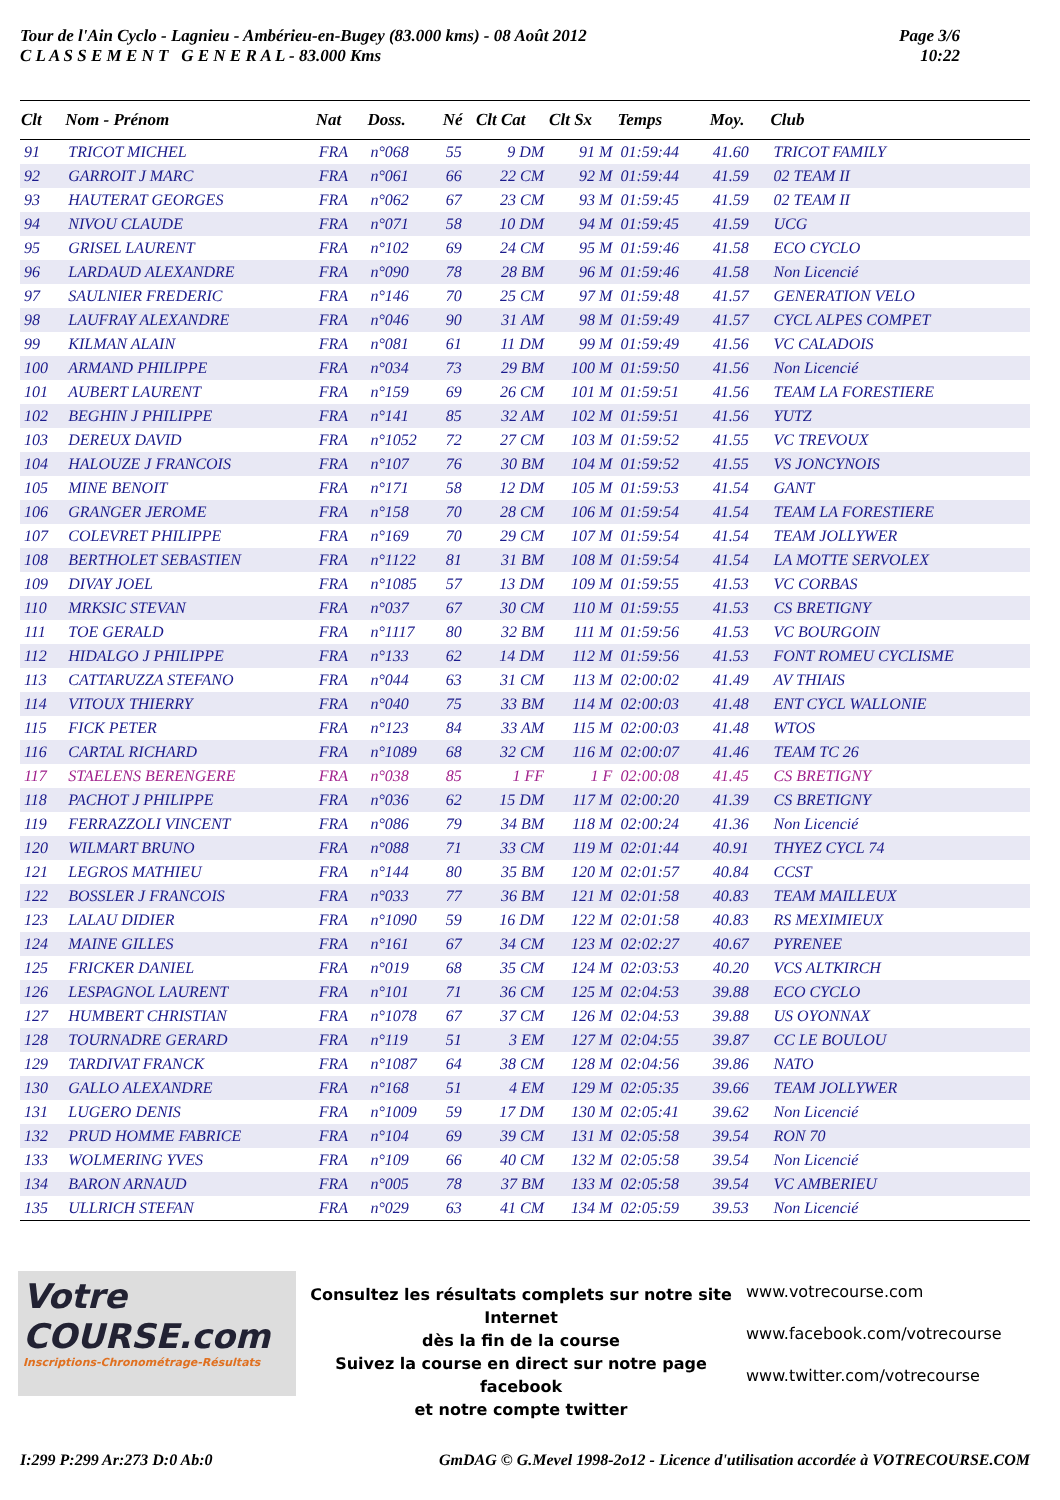Tour de l'Ain Cyclo - Lagnieu - Ambérieu-en-Bugey (83.000 kms) - 08 Août 2012
C L A S S E M E N T G E N E R A L - 83.000 Kms
Page 3/6
10:22
| Clt | Nom - Prénom | Nat | Doss. | Né | Clt Cat | Clt Sx | Temps | Moy. | Club |
| --- | --- | --- | --- | --- | --- | --- | --- | --- | --- |
| 91 | TRICOT MICHEL | FRA | n°068 | 55 | 9 DM | 91 M | 01:59:44 | 41.60 | TRICOT FAMILY |
| 92 | GARROIT J MARC | FRA | n°061 | 66 | 22 CM | 92 M | 01:59:44 | 41.59 | 02 TEAM II |
| 93 | HAUTERAT GEORGES | FRA | n°062 | 67 | 23 CM | 93 M | 01:59:45 | 41.59 | 02 TEAM II |
| 94 | NIVOU CLAUDE | FRA | n°071 | 58 | 10 DM | 94 M | 01:59:45 | 41.59 | UCG |
| 95 | GRISEL LAURENT | FRA | n°102 | 69 | 24 CM | 95 M | 01:59:46 | 41.58 | ECO CYCLO |
| 96 | LARDAUD ALEXANDRE | FRA | n°090 | 78 | 28 BM | 96 M | 01:59:46 | 41.58 | Non Licencié |
| 97 | SAULNIER FREDERIC | FRA | n°146 | 70 | 25 CM | 97 M | 01:59:48 | 41.57 | GENERATION VELO |
| 98 | LAUFRAY ALEXANDRE | FRA | n°046 | 90 | 31 AM | 98 M | 01:59:49 | 41.57 | CYCL ALPES COMPET |
| 99 | KILMAN ALAIN | FRA | n°081 | 61 | 11 DM | 99 M | 01:59:49 | 41.56 | VC CALADOIS |
| 100 | ARMAND PHILIPPE | FRA | n°034 | 73 | 29 BM | 100 M | 01:59:50 | 41.56 | Non Licencié |
| 101 | AUBERT LAURENT | FRA | n°159 | 69 | 26 CM | 101 M | 01:59:51 | 41.56 | TEAM LA FORESTIERE |
| 102 | BEGHIN J PHILIPPE | FRA | n°141 | 85 | 32 AM | 102 M | 01:59:51 | 41.56 | YUTZ |
| 103 | DEREUX DAVID | FRA | n°1052 | 72 | 27 CM | 103 M | 01:59:52 | 41.55 | VC TREVOUX |
| 104 | HALOUZE J FRANCOIS | FRA | n°107 | 76 | 30 BM | 104 M | 01:59:52 | 41.55 | VS JONCYNOIS |
| 105 | MINE BENOIT | FRA | n°171 | 58 | 12 DM | 105 M | 01:59:53 | 41.54 | GANT |
| 106 | GRANGER JEROME | FRA | n°158 | 70 | 28 CM | 106 M | 01:59:54 | 41.54 | TEAM LA FORESTIERE |
| 107 | COLEVRET PHILIPPE | FRA | n°169 | 70 | 29 CM | 107 M | 01:59:54 | 41.54 | TEAM JOLLYWER |
| 108 | BERTHOLET SEBASTIEN | FRA | n°1122 | 81 | 31 BM | 108 M | 01:59:54 | 41.54 | LA MOTTE SERVOLEX |
| 109 | DIVAY JOEL | FRA | n°1085 | 57 | 13 DM | 109 M | 01:59:55 | 41.53 | VC CORBAS |
| 110 | MRKSIC STEVAN | FRA | n°037 | 67 | 30 CM | 110 M | 01:59:55 | 41.53 | CS BRETIGNY |
| 111 | TOE GERALD | FRA | n°1117 | 80 | 32 BM | 111 M | 01:59:56 | 41.53 | VC BOURGOIN |
| 112 | HIDALGO J PHILIPPE | FRA | n°133 | 62 | 14 DM | 112 M | 01:59:56 | 41.53 | FONT ROMEU CYCLISME |
| 113 | CATTARUZZA STEFANO | FRA | n°044 | 63 | 31 CM | 113 M | 02:00:02 | 41.49 | AV THIAIS |
| 114 | VITOUX THIERRY | FRA | n°040 | 75 | 33 BM | 114 M | 02:00:03 | 41.48 | ENT CYCL WALLONIE |
| 115 | FICK PETER | FRA | n°123 | 84 | 33 AM | 115 M | 02:00:03 | 41.48 | WTOS |
| 116 | CARTAL RICHARD | FRA | n°1089 | 68 | 32 CM | 116 M | 02:00:07 | 41.46 | TEAM TC 26 |
| 117 | STAELENS BERENGERE | FRA | n°038 | 85 | 1 FF | 1 F | 02:00:08 | 41.45 | CS BRETIGNY |
| 118 | PACHOT J PHILIPPE | FRA | n°036 | 62 | 15 DM | 117 M | 02:00:20 | 41.39 | CS BRETIGNY |
| 119 | FERRAZZOLI VINCENT | FRA | n°086 | 79 | 34 BM | 118 M | 02:00:24 | 41.36 | Non Licencié |
| 120 | WILMART BRUNO | FRA | n°088 | 71 | 33 CM | 119 M | 02:01:44 | 40.91 | THYEZ CYCL 74 |
| 121 | LEGROS MATHIEU | FRA | n°144 | 80 | 35 BM | 120 M | 02:01:57 | 40.84 | CCST |
| 122 | BOSSLER J FRANCOIS | FRA | n°033 | 77 | 36 BM | 121 M | 02:01:58 | 40.83 | TEAM MAILLEUX |
| 123 | LALAU DIDIER | FRA | n°1090 | 59 | 16 DM | 122 M | 02:01:58 | 40.83 | RS MEXIMIEUX |
| 124 | MAINE GILLES | FRA | n°161 | 67 | 34 CM | 123 M | 02:02:27 | 40.67 | PYRENEE |
| 125 | FRICKER DANIEL | FRA | n°019 | 68 | 35 CM | 124 M | 02:03:53 | 40.20 | VCS ALTKIRCH |
| 126 | LESPAGNOL LAURENT | FRA | n°101 | 71 | 36 CM | 125 M | 02:04:53 | 39.88 | ECO CYCLO |
| 127 | HUMBERT CHRISTIAN | FRA | n°1078 | 67 | 37 CM | 126 M | 02:04:53 | 39.88 | US OYONNAX |
| 128 | TOURNADRE GERARD | FRA | n°119 | 51 | 3 EM | 127 M | 02:04:55 | 39.87 | CC LE BOULOU |
| 129 | TARDIVAT FRANCK | FRA | n°1087 | 64 | 38 CM | 128 M | 02:04:56 | 39.86 | NATO |
| 130 | GALLO ALEXANDRE | FRA | n°168 | 51 | 4 EM | 129 M | 02:05:35 | 39.66 | TEAM JOLLYWER |
| 131 | LUGERO DENIS | FRA | n°1009 | 59 | 17 DM | 130 M | 02:05:41 | 39.62 | Non Licencié |
| 132 | PRUD HOMME FABRICE | FRA | n°104 | 69 | 39 CM | 131 M | 02:05:58 | 39.54 | RON 70 |
| 133 | WOLMERING YVES | FRA | n°109 | 66 | 40 CM | 132 M | 02:05:58 | 39.54 | Non Licencié |
| 134 | BARON ARNAUD | FRA | n°005 | 78 | 37 BM | 133 M | 02:05:58 | 39.54 | VC AMBERIEU |
| 135 | ULLRICH STEFAN | FRA | n°029 | 63 | 41 CM | 134 M | 02:05:59 | 39.53 | Non Licencié |
Votre COURSE.com
Inscriptions-Chronométrage-Résultats
Consultez les résultats complets sur notre site Internet
dès la fin de la course
Suivez la course en direct sur notre page facebook
et notre compte twitter
www.votrecourse.com
www.facebook.com/votrecourse
www.twitter.com/votrecourse
I:299 P:299 Ar:273 D:0 Ab:0 GmDAG © G.Mevel 1998-2o12 - Licence d'utilisation accordée à VOTRECOURSE.COM